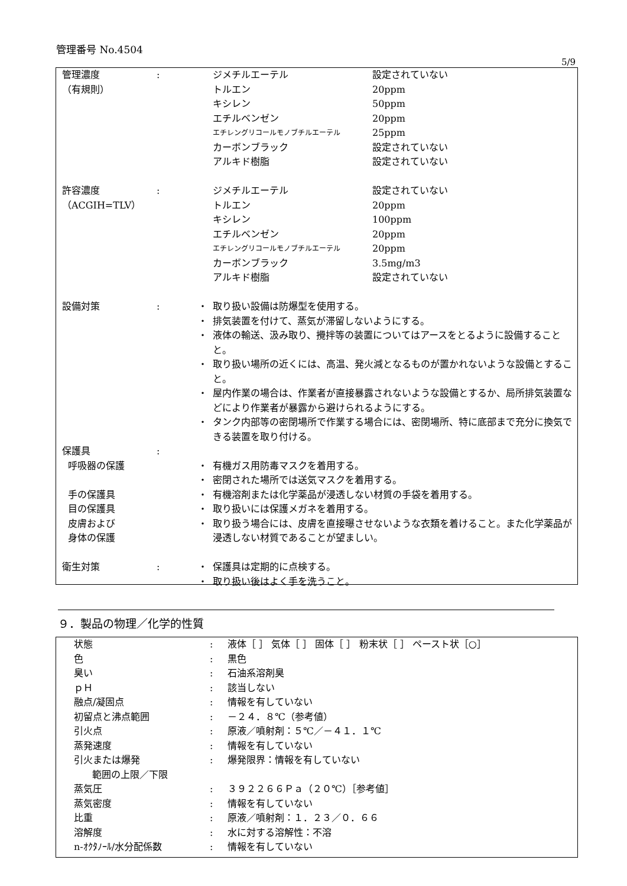管理番号 No.4504
5/9
| 管理濃度 | : | | ジメチルエーテル | 設定されていない |
| （有規則） | | | トルエン | 20ppm |
| | | | キシレン | 50ppm |
| | | | エチルベンゼン | 20ppm |
| | | | エチレングリコールモノブチルエーテル | 25ppm |
| | | | カーボンブラック | 設定されていない |
| | | | アルキド樹脂 | 設定されていない |
| 許容濃度 | : | | ジメチルエーテル | 設定されていない |
| （ACGIH=TLV） | | | トルエン | 20ppm |
| | | | キシレン | 100ppm |
| | | | エチルベンゼン | 20ppm |
| | | | エチレングリコールモノブチルエーテル | 20ppm |
| | | | カーボンブラック | 3.5mg/m3 |
| | | | アルキド樹脂 | 設定されていない |
| 設備対策 | : | ・ | 取り扱い設備は防爆型を使用する。 | |
| | | ・ | 排気装置を付けて、蒸気が滞留しないようにする。 | |
| | | ・ | 液体の輸送、汲み取り、攪拌等の装置についてはアースをとるように設備することと。 | |
| | | ・ | 取り扱い場所の近くには、高温、発火減となるものが置かれないような設備とすること。 | |
| | | ・ | 屋内作業の場合は、作業者が直接暴露されないような設備とするか、局所排気装置などにより作業者が暴露から避けられるようにする。 | |
| | | ・ | タンク内部等の密閉場所で作業する場合には、密閉場所、特に底部まで充分に換気できる装置を取り付ける。 | |
| 保護具 | : | | | |
| 呼吸器の保護 | | ・ | 有機ガス用防毒マスクを着用する。 | |
| | | ・ | 密閉された場所では送気マスクを着用する。 | |
| 手の保護具 | | ・ | 有機溶剤または化学薬品が浸透しない材質の手袋を着用する。 | |
| 目の保護具 | | ・ | 取り扱いには保護メガネを着用する。 | |
| 皮膚および 身体の保護 | | ・ | 取り扱う場合には、皮膚を直接曝させないような衣類を着けること。また化学薬品が浸透しない材質であることが望ましい。 | |
| 衛生対策 | : | ・ | 保護具は定期的に点検する。 | |
| | | ・ | 取り扱い後はよく手を洗うこと。 | |
９．製品の物理／化学的性質
| 状態 | : | 液体［ ］ 気体［ ］ 固体［ ］ 粉末状［ ］ ペースト状［○］ |
| 色 | : | 黒色 |
| 臭い | : | 石油系溶剤臭 |
| ｐＨ | : | 該当しない |
| 融点/凝固点 | : | 情報を有していない |
| 初留点と沸点範囲 | : | －２４．８℃（参考値） |
| 引火点 | : | 原液／噴射剤：５℃／－４１．１℃ |
| 蒸発速度 | : | 情報を有していない |
| 引火または爆発 範囲の上限／下限 | : | 爆発限界：情報を有していない |
| 蒸気圧 | : | ３９２２６６Ｐａ（２０℃）［参考値］ |
| 蒸気密度 | : | 情報を有していない |
| 比重 | : | 原液／噴射剤：１．２３／０．６６ |
| 溶解度 | : | 水に対する溶解性：不溶 |
| n-ｵｸﾀﾉｰﾙ/水分配係数 | : | 情報を有していない |